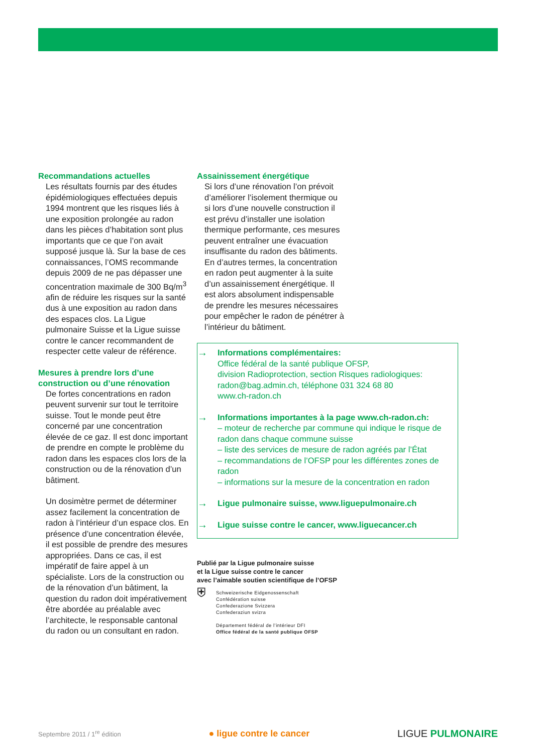Recommandations actuelles
Les résultats fournis par des études épidémiologiques effectuées depuis 1994 montrent que les risques liés à une exposition prolongée au radon dans les pièces d’habitation sont plus importants que ce que l’on avait supposé jusque là. Sur la base de ces connaissances, l’OMS recommande depuis 2009 de ne pas dépasser une concentration maximale de 300 Bq/m<sup>3</sup> afin de réduire les risques sur la santé dus à une exposition au radon dans des espaces clos. La Ligue pulmonaire Suisse et la Ligue suisse contre le cancer recommandent de respecter cette valeur de référence.
Mesures à prendre lors d’une construction ou d’une rénovation
De fortes concentrations en radon peuvent survenir sur tout le territoire suisse. Tout le monde peut être concerné par une concentration élevée de ce gaz. Il est donc important de prendre en compte le problème du radon dans les espaces clos lors de la construction ou de la rénovation d’un bâtiment.
Un dosimètre permet de déterminer assez facilement la concentration de radon à l’intérieur d’un espace clos. En présence d’une concentration élevée, il est possible de prendre des mesures appropriées. Dans ce cas, il est impératif de faire appel à un spécialiste. Lors de la construction ou de la rénovation d’un bâtiment, la question du radon doit impérativement être abordée au préalable avec l’architecte, le responsable cantonal du radon ou un consultant en radon.
Assainissement énergétique
Si lors d’une rénovation l’on prévoit d’améliorer l’isolement thermique ou si lors d’une nouvelle construction il est prévu d’installer une isolation thermique performante, ces mesures peuvent entraîner une évacuation insuffisante du radon des bâtiments. En d’autres termes, la concentration en radon peut augmenter à la suite d’un assainissement énergétique. Il est alors absolument indispensable de prendre les mesures nécessaires pour empêcher le radon de pénétrer à l’intérieur du bâtiment.
→
Informations complémentaires:
Office fédéral de la santé publique OFSP,
division Radioprotection, section Risques radiologiques:
radon@bag.admin.ch, téléphone 031 324 68 80
www.ch-radon.ch
→
Informations importantes à la page www.ch-radon.ch:
– moteur de recherche par commune qui indique le risque de radon dans chaque commune suisse
– liste des services de mesure de radon agréés par l’État
– recommandations de l’OFSP pour les différentes zones de radon
– informations sur la mesure de la concentration en radon
→ Ligue pulmonaire suisse, www.liguepulmonaire.ch
→ Ligue suisse contre le cancer, www.liguecancer.ch
Publié par la Ligue pulmonaire suisse
et la Ligue suisse contre le cancer
avec l’aimable soutien scientifique de l’OFSP
⛨
Schweizerische Eidgenossenschaft
Confédération suisse
Confederazione Svizzera
Confederaziun svizra
Département fédéral de l’intérieur DFI
Office fédéral de la santé publique OFSP
Septembre 2011 / 1<sup>re</sup> édition ● ligue contre le cancer LIGUE PULMONAIRE